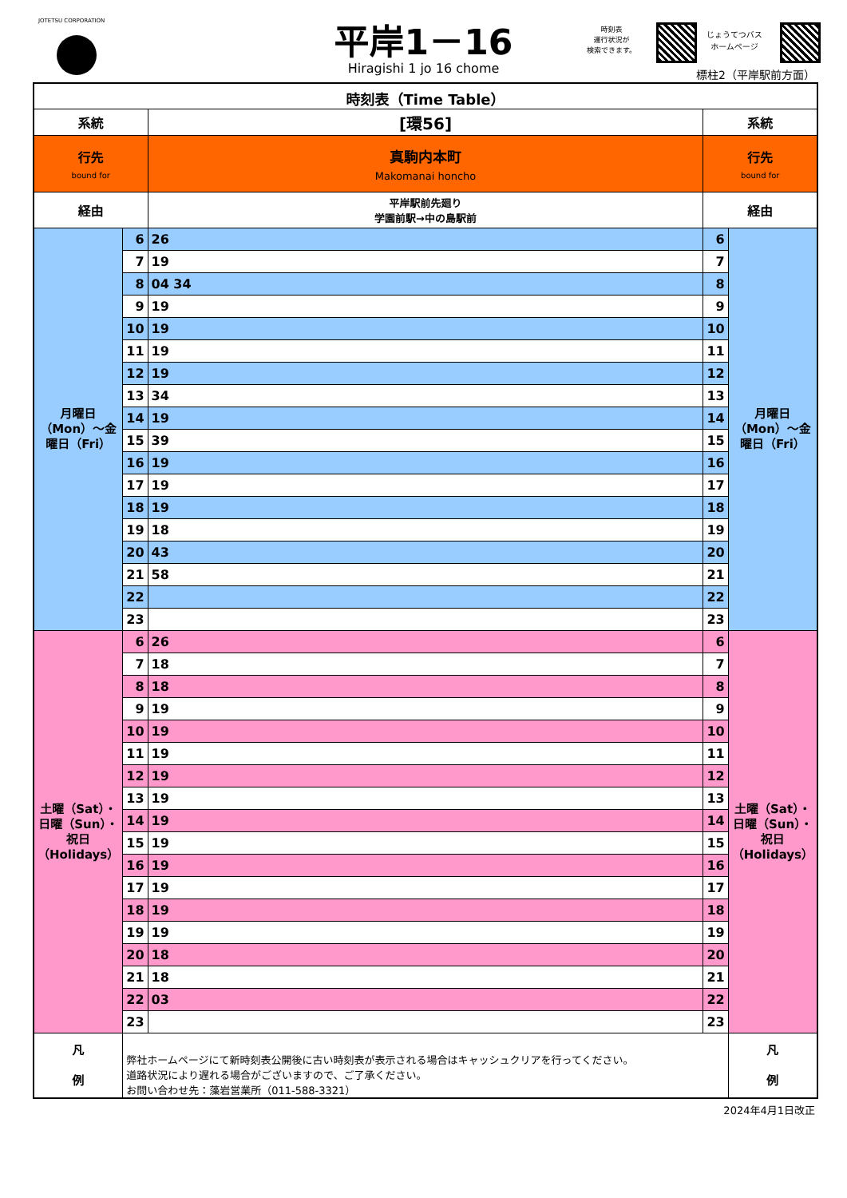JOTETSU CORPORATION
平岸1－16
Hiragishi 1 jo 16 chome
時刻表
運行状況が
検索できます。
じょうてつバス
ホームページ
標柱2（平岸駅前方面）
| 時刻表（Time Table） | | | | |
| --- | --- | --- | --- | --- |
| 系統 | | [環56] | 系統 | |
| 行先 bound for | | 真駒内本町 Makomanai honcho | 行先 bound for | |
| 経由 | | 平岸駅前先廻り 学園前駅→中の島駅前 | 経由 | |
| 月曜日（Mon）〜金曜日（Fri） | 6 | 26 | 6 | 月曜日（Mon）〜金曜日（Fri） |
| | 7 | 19 | 7 | |
| | 8 | 04 34 | 8 | |
| | 9 | 19 | 9 | |
| | 10 | 19 | 10 | |
| | 11 | 19 | 11 | |
| | 12 | 19 | 12 | |
| | 13 | 34 | 13 | |
| | 14 | 19 | 14 | |
| | 15 | 39 | 15 | |
| | 16 | 19 | 16 | |
| | 17 | 19 | 17 | |
| | 18 | 19 | 18 | |
| | 19 | 18 | 19 | |
| | 20 | 43 | 20 | |
| | 21 | 58 | 21 | |
| | 22 | | 22 | |
| | 23 | | 23 | |
| 土曜（Sat）・日曜（Sun）・祝日（Holidays） | 6 | 26 | 6 | 土曜（Sat）・日曜（Sun）・祝日（Holidays） |
| | 7 | 18 | 7 | |
| | 8 | 18 | 8 | |
| | 9 | 19 | 9 | |
| | 10 | 19 | 10 | |
| | 11 | 19 | 11 | |
| | 12 | 19 | 12 | |
| | 13 | 19 | 13 | |
| | 14 | 19 | 14 | |
| | 15 | 19 | 15 | |
| | 16 | 19 | 16 | |
| | 17 | 19 | 17 | |
| | 18 | 19 | 18 | |
| | 19 | 19 | 19 | |
| | 20 | 18 | 20 | |
| | 21 | 18 | 21 | |
| | 22 | 03 | 22 | |
| | 23 | | 23 | |
| 凡 例 | 弊社ホームページにて新時刻表公開後に古い時刻表が表示される場合はキャッシュクリアを行ってください。 道路状況により遅れる場合がございますので、ご了承ください。 お問い合わせ先：藻岩営業所（011-588-3321） | | | 凡 例 |
2024年4月1日改正